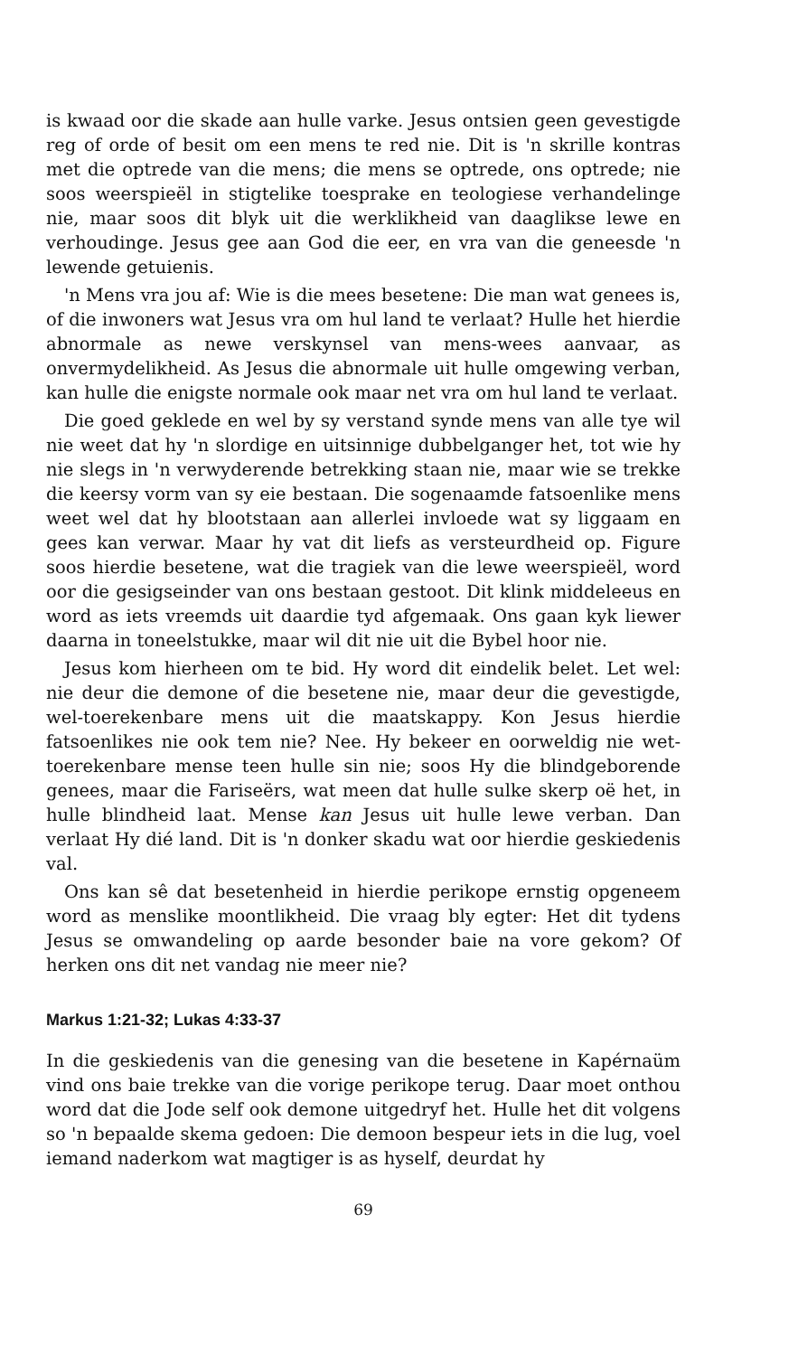is kwaad oor die skade aan hulle varke. Jesus ontsien geen gevestigde reg of orde of besit om een mens te red nie. Dit is 'n skrille kontras met die optrede van die mens; die mens se optrede, ons optrede; nie soos weerspieël in stigtelike toesprake en teologiese verhandelinge nie, maar soos dit blyk uit die werklikheid van daaglikse lewe en verhoudinge. Jesus gee aan God die eer, en vra van die geneesde 'n lewende getuienis.
'n Mens vra jou af: Wie is die mees besetene: Die man wat genees is, of die inwoners wat Jesus vra om hul land te verlaat? Hulle het hierdie abnormale as newe verskynsel van mens-wees aanvaar, as onvermydelikheid. As Jesus die abnormale uit hulle omgewing verban, kan hulle die enigste normale ook maar net vra om hul land te verlaat.
Die goed geklede en wel by sy verstand synde mens van alle tye wil nie weet dat hy 'n slordige en uitsinnige dubbelganger het, tot wie hy nie slegs in 'n verwyderende betrekking staan nie, maar wie se trekke die keersy vorm van sy eie bestaan. Die sogenaamde fatsoenlike mens weet wel dat hy blootstaan aan allerlei invloede wat sy liggaam en gees kan verwar. Maar hy vat dit liefs as versteurdheid op. Figure soos hierdie besetene, wat die tragiek van die lewe weerspieël, word oor die gesigseinder van ons bestaan gestoot. Dit klink middeleeus en word as iets vreemds uit daardie tyd afgemaak. Ons gaan kyk liewer daarna in toneelstukke, maar wil dit nie uit die Bybel hoor nie.
Jesus kom hierheen om te bid. Hy word dit eindelik belet. Let wel: nie deur die demone of die besetene nie, maar deur die gevestigde, wel-toerekenbare mens uit die maatskappy. Kon Jesus hierdie fatsoenlikes nie ook tem nie? Nee. Hy bekeer en oorweldig nie wet-toerekenbare mense teen hulle sin nie; soos Hy die blindgeborende genees, maar die Fariseërs, wat meen dat hulle sulke skerp oë het, in hulle blindheid laat. Mense kan Jesus uit hulle lewe verban. Dan verlaat Hy dié land. Dit is 'n donker skadu wat oor hierdie geskiedenis val.
Ons kan sê dat besetenheid in hierdie perikope ernstig opgeneem word as menslike moontlikheid. Die vraag bly egter: Het dit tydens Jesus se omwandeling op aarde besonder baie na vore gekom? Of herken ons dit net vandag nie meer nie?
Markus 1:21-32; Lukas 4:33-37
In die geskiedenis van die genesing van die besetene in Kapérnaüm vind ons baie trekke van die vorige perikope terug. Daar moet onthou word dat die Jode self ook demone uitgedryf het. Hulle het dit volgens so 'n bepaalde skema gedoen: Die demoon bespeur iets in die lug, voel iemand naderkom wat magtiger is as hyself, deurdat hy
69